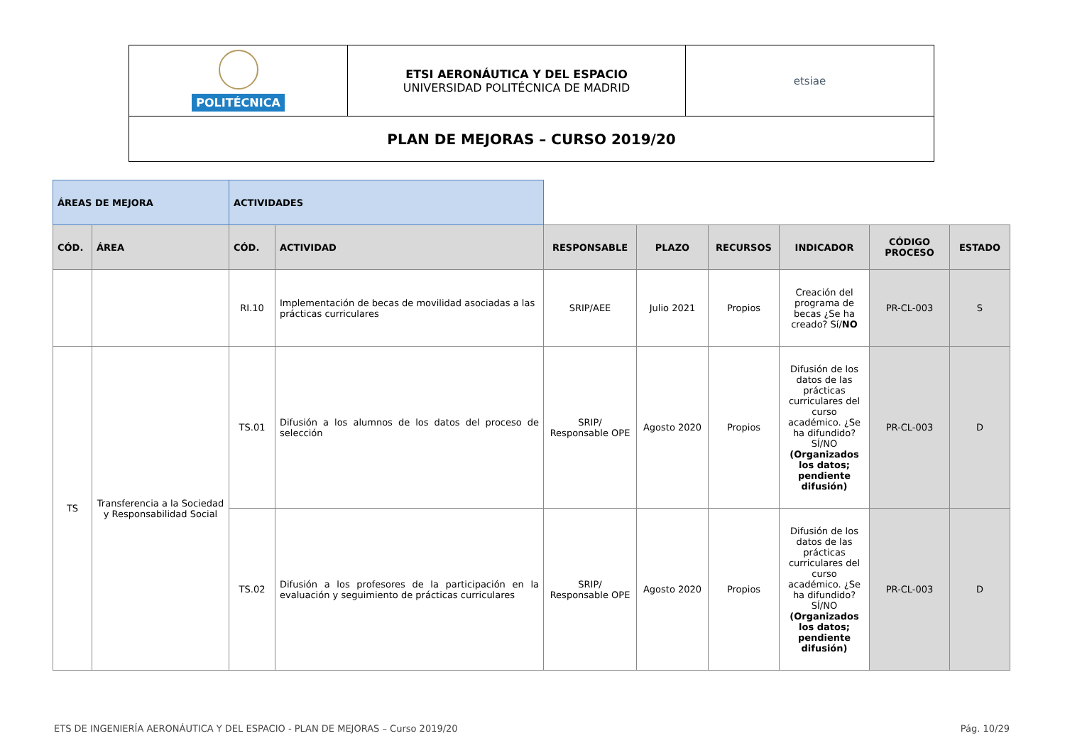| POLITÉCNICA | ETSI AERONÁUTICA Y DEL ESPACIO UNIVERSIDAD POLITÉCNICA DE MADRID | etsiae |
| PLAN DE MEJORAS – CURSO 2019/20 | | |
| ÁREAS DE MEJORA | | ACTIVIDADES | | | | | | | |
| CÓD. | ÁREA | CÓD. | ACTIVIDAD | RESPONSABLE | PLAZO | RECURSOS | INDICADOR | CÓDIGO PROCESO | ESTADO |
| | | RI.10 | Implementación de becas de movilidad asociadas a las prácticas curriculares | SRIP/AEE | Julio 2021 | Propios | Creación del programa de becas ¿Se ha creado? Sí/ NO | PR-CL-003 | S |
| TS | Transferencia a la Sociedad y Responsabilidad Social | TS.01 | Difusión a los alumnos de los datos del proceso de selección | SRIP/ Responsable OPE | Agosto 2020 | Propios | Difusión de los datos de las prácticas curriculares del curso académico. ¿Se ha difundido? SÍ/NO (Organizados los datos; pendiente difusión) | PR-CL-003 | D |
| | | TS.02 | Difusión a los profesores de la participación en la evaluación y seguimiento de prácticas curriculares | SRIP/ Responsable OPE | Agosto 2020 | Propios | Difusión de los datos de las prácticas curriculares del curso académico. ¿Se ha difundido? SÍ/NO (Organizados los datos; pendiente difusión) | PR-CL-003 | D |
ETS DE INGENIERÍA AERONÁUTICA Y DEL ESPACIO - PLAN DE MEJORAS – Curso 2019/20 Pág. 10/29